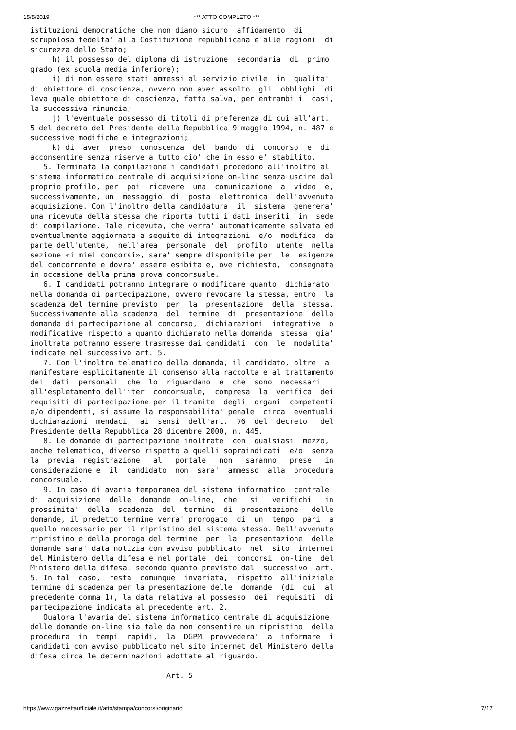15/5/2019 *** ATTO COMPLETO ***
istituzioni democratiche che non diano sicuro  affidamento  di
scrupolosa fedelta' alla Costituzione repubblicana e alle ragioni  di
sicurezza dello Stato;
     h) il possesso del diploma di istruzione  secondaria  di  primo
grado (ex scuola media inferiore);
     i) di non essere stati ammessi al servizio civile  in  qualita'
di obiettore di coscienza, ovvero non aver assolto  gli  obblighi  di
leva quale obiettore di coscienza, fatta salva, per entrambi i  casi,
la successiva rinuncia;
     j) l'eventuale possesso di titoli di preferenza di cui all'art.
5 del decreto del Presidente della Repubblica 9 maggio 1994, n. 487 e
successive modifiche e integrazioni;
     k) di  aver  preso  conoscenza  del  bando  di  concorso  e  di
acconsentire senza riserve a tutto cio' che in esso e' stabilito.
   5. Terminata la compilazione i candidati procedono all'inoltro al
sistema informatico centrale di acquisizione on-line senza uscire dal
proprio profilo, per  poi  ricevere  una  comunicazione  a  video  e,
successivamente, un  messaggio  di  posta  elettronica  dell'avvenuta
acquisizione. Con l'inoltro della candidatura  il  sistema  generera'
una ricevuta della stessa che riporta tutti i dati inseriti  in  sede
di compilazione. Tale ricevuta, che verra' automaticamente salvata ed
eventualmente aggiornata a seguito di integrazioni  e/o  modifica  da
parte dell'utente,  nell'area  personale  del  profilo  utente  nella
sezione «i miei concorsi», sara' sempre disponibile per  le  esigenze
del concorrente e dovra' essere esibita e, ove richiesto,  consegnata
in occasione della prima prova concorsuale.
   6. I candidati potranno integrare o modificare quanto  dichiarato
nella domanda di partecipazione, ovvero revocare la stessa, entro  la
scadenza del termine previsto  per  la  presentazione  della  stessa.
Successivamente alla scadenza  del  termine  di  presentazione  della
domanda di partecipazione al concorso,  dichiarazioni  integrative  o
modificative rispetto a quanto dichiarato nella domanda  stessa  gia'
inoltrata potranno essere trasmesse dai candidati  con  le  modalita'
indicate nel successivo art. 5.
   7. Con l'inoltro telematico della domanda, il candidato, oltre  a
manifestare esplicitamente il consenso alla raccolta e al trattamento
dei  dati  personali  che  lo  riguardano  e  che  sono  necessari
all'espletamento dell'iter  concorsuale,  compresa  la  verifica  dei
requisiti di partecipazione per il tramite  degli  organi  competenti
e/o dipendenti, si assume la responsabilita' penale  circa  eventuali
dichiarazioni  mendaci,  ai  sensi  dell'art.  76  del  decreto   del
Presidente della Repubblica 28 dicembre 2000, n. 445.
   8. Le domande di partecipazione inoltrate  con  qualsiasi  mezzo,
anche telematico, diverso rispetto a quelli sopraindicati  e/o  senza
la  previa  registrazione   al   portale   non   saranno   prese   in
considerazione e  il  candidato  non  sara'  ammesso  alla  procedura
concorsuale.
   9. In caso di avaria temporanea del sistema informatico  centrale
di  acquisizione  delle  domande  on-line,  che   si   verifichi   in
prossimita'  della  scadenza  del  termine  di  presentazione   delle
domande, il predetto termine verra' prorogato  di  un  tempo  pari  a
quello necessario per il ripristino del sistema stesso. Dell'avvenuto
ripristino e della proroga del termine  per  la  presentazione  delle
domande sara' data notizia con avviso pubblicato  nel  sito  internet
del Ministero della difesa e nel portale  dei  concorsi  on-line  del
Ministero della difesa, secondo quanto previsto dal  successivo  art.
5. In tal  caso,  resta  comunque  invariata,  rispetto  all'iniziale
termine di scadenza per la presentazione delle  domande  (di  cui  al
precedente comma 1), la data relativa al possesso  dei  requisiti  di
partecipazione indicata al precedente art. 2.
   Qualora l'avaria del sistema informatico centrale di acquisizione
delle domande on-line sia tale da non consentire un ripristino  della
procedura  in  tempi  rapidi,  la  DGPM  provvedera'  a  informare  i
candidati con avviso pubblicato nel sito internet del Ministero della
difesa circa le determinazioni adottate al riguardo.

                               Art. 5
https://www.gazzettaufficiale.it/atto/stampa/concorsi/originario 7/17